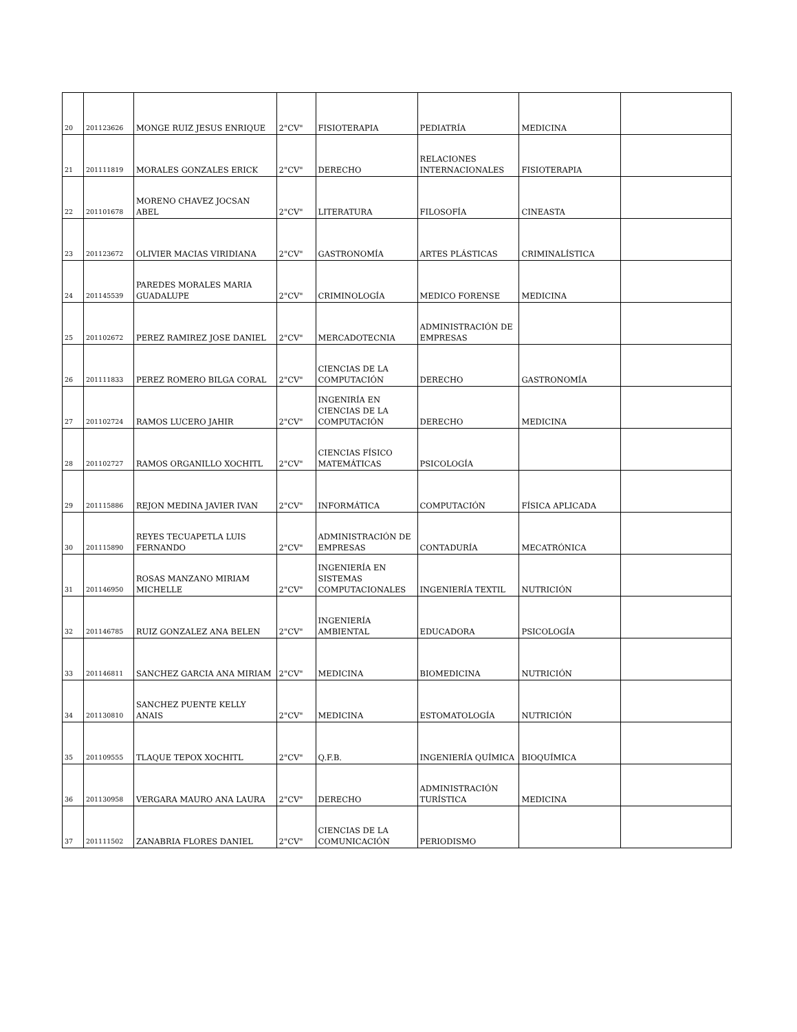| 20 | 201123626 | MONGE RUIZ JESUS ENRIQUE | 2"CV" | FISIOTERAPIA | PEDIATRÍA | MEDICINA | |
| 21 | 201111819 | MORALES GONZALES ERICK | 2"CV" | DERECHO | RELACIONES INTERNACIONALES | FISIOTERAPIA | |
| 22 | 201101678 | MORENO CHAVEZ JOCSAN ABEL | 2"CV" | LITERATURA | FILOSOFÍA | CINEASTA | |
| 23 | 201123672 | OLIVIER MACIAS VIRIDIANA | 2"CV" | GASTRONOMÍA | ARTES PLÁSTICAS | CRIMINALÍSTICA | |
| 24 | 201145539 | PAREDES MORALES MARIA GUADALUPE | 2"CV" | CRIMINOLOGÍA | MEDICO FORENSE | MEDICINA | |
| 25 | 201102672 | PEREZ RAMIREZ JOSE DANIEL | 2"CV" | MERCADOTECNIA | ADMINISTRACIÓN DE EMPRESAS | | |
| 26 | 201111833 | PEREZ ROMERO BILGA CORAL | 2"CV" | CIENCIAS DE LA COMPUTACIÓN | DERECHO | GASTRONOMÍA | |
| 27 | 201102724 | RAMOS LUCERO JAHIR | 2"CV" | INGENIRÍA EN CIENCIAS DE LA COMPUTACIÓN | DERECHO | MEDICINA | |
| 28 | 201102727 | RAMOS ORGANILLO XOCHITL | 2"CV" | CIENCIAS FÍSICO MATEMÁTICAS | PSICOLOGÍA | | |
| 29 | 201115886 | REJON MEDINA JAVIER IVAN | 2"CV" | INFORMÁTICA | COMPUTACIÓN | FÍSICA APLICADA | |
| 30 | 201115890 | REYES TECUAPETLA LUIS FERNANDO | 2"CV" | ADMINISTRACIÓN DE EMPRESAS | CONTADURÍA | MECATRÓNICA | |
| 31 | 201146950 | ROSAS MANZANO MIRIAM MICHELLE | 2"CV" | INGENIERÍA EN SISTEMAS COMPUTACIONALES | INGENIERÍA TEXTIL | NUTRICIÓN | |
| 32 | 201146785 | RUIZ GONZALEZ ANA BELEN | 2"CV" | INGENIERÍA AMBIENTAL | EDUCADORA | PSICOLOGÍA | |
| 33 | 201146811 | SANCHEZ GARCIA ANA MIRIAM | 2"CV" | MEDICINA | BIOMEDICINA | NUTRICIÓN | |
| 34 | 201130810 | SANCHEZ PUENTE KELLY ANAIS | 2"CV" | MEDICINA | ESTOMATOLOGÍA | NUTRICIÓN | |
| 35 | 201109555 | TLAQUE TEPOX XOCHITL | 2"CV" | Q.F.B. | INGENIERÍA QUÍMICA | BIOQUÍMICA | |
| 36 | 201130958 | VERGARA MAURO ANA LAURA | 2"CV" | DERECHO | ADMINISTRACIÓN TURÍSTICA | MEDICINA | |
| 37 | 201111502 | ZANABRIA FLORES DANIEL | 2"CV" | CIENCIAS DE LA COMUNICACIÓN | PERIODISMO | | |